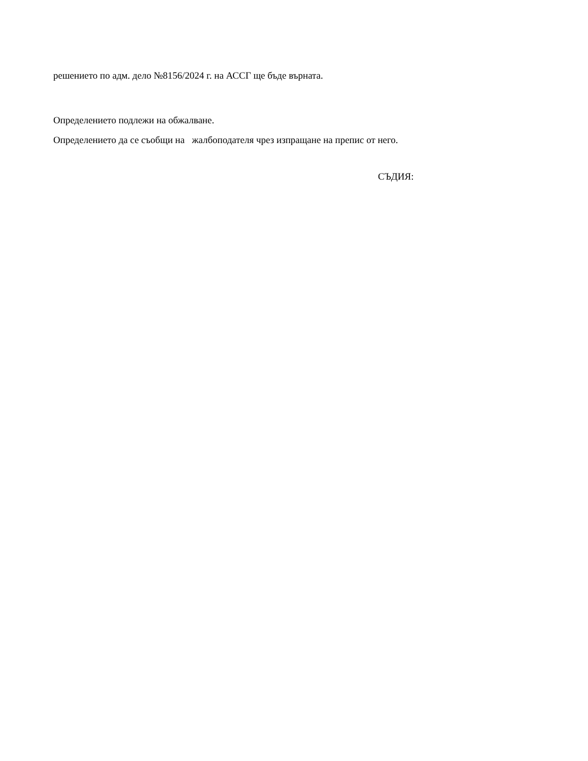решението по адм. дело №8156/2024 г. на АССГ ще бъде върната.
Определението подлежи на обжалване.
Определението да се съобщи на жалбоподателя чрез изпращане на препис от него.
СЪДИЯ: